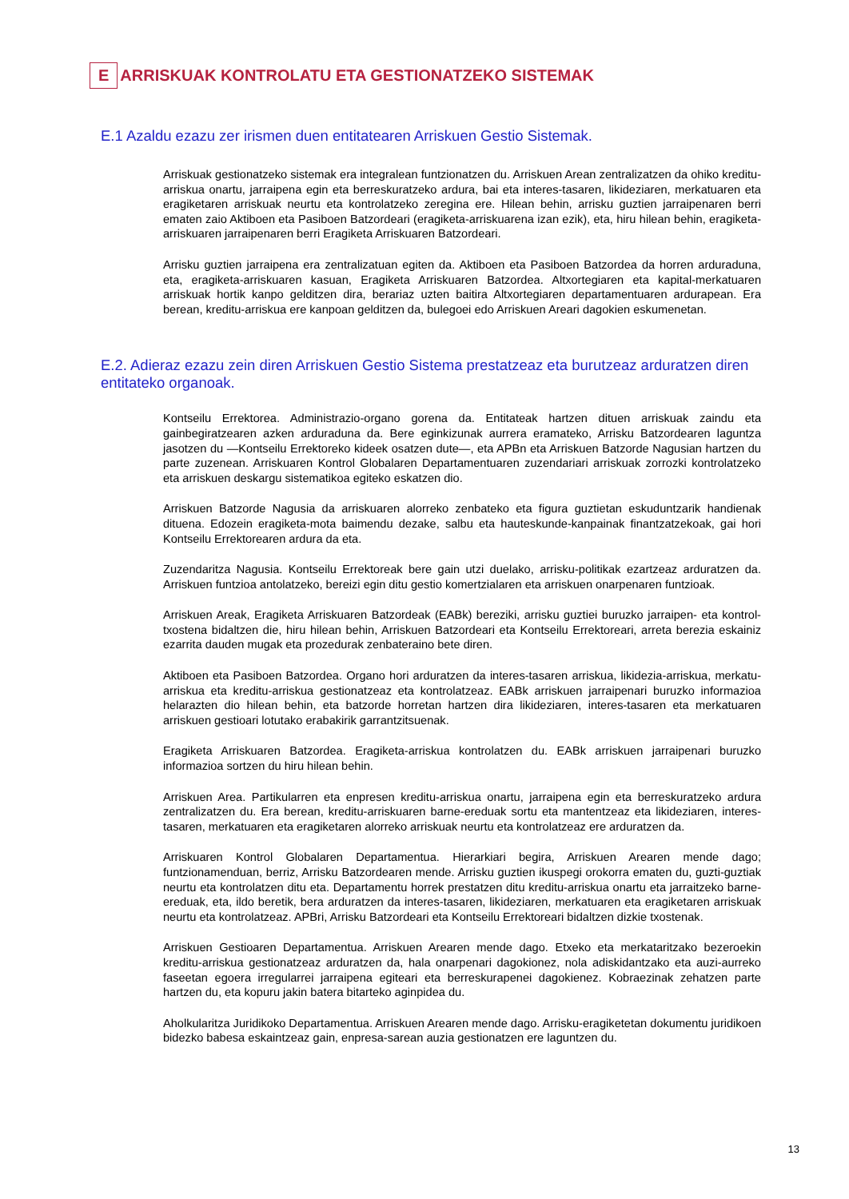E ARRISKUAK KONTROLATU ETA GESTIONATZEKO SISTEMAK
E.1 Azaldu ezazu zer irismen duen entitatearen Arriskuen Gestio Sistemak.
Arriskuak gestionatzeko sistemak era integralean funtzionatzen du. Arriskuen Arean zentralizatzen da ohiko kreditu-arriskua onartu, jarraipena egin eta berreskuratzeko ardura, bai eta interes-tasaren, likideziaren, merkatuaren eta eragiketaren arriskuak neurtu eta kontrolatzeko zeregina ere. Hilean behin, arrisku guztien jarraipenaren berri ematen zaio Aktiboen eta Pasiboen Batzordeari (eragiketa-arriskuarena izan ezik), eta, hiru hilean behin, eragiketa-arriskuaren jarraipenaren berri Eragiketa Arriskuaren Batzordeari.
Arrisku guztien jarraipena era zentralizatuan egiten da. Aktiboen eta Pasiboen Batzordea da horren arduraduna, eta, eragiketa-arriskuaren kasuan, Eragiketa Arriskuaren Batzordea. Altxortegiaren eta kapital-merkatuaren arriskuak hortik kanpo gelditzen dira, berariaz uzten baitira Altxortegiaren departamentuaren ardurapean. Era berean, kreditu-arriskua ere kanpoan gelditzen da, bulegoei edo Arriskuen Areari dagokien eskumenetan.
E.2. Adieraz ezazu zein diren Arriskuen Gestio Sistema prestatzeaz eta burutzeaz arduratzen diren entitateko organoak.
Kontseilu Errektorea. Administrazio-organo gorena da. Entitateak hartzen dituen arriskuak zaindu eta gainbegiratzearen azken arduraduna da. Bere eginkizunak aurrera eramateko, Arrisku Batzordearen laguntza jasotzen du —Kontseilu Errektoreko kideek osatzen dute—, eta APBn eta Arriskuen Batzorde Nagusian hartzen du parte zuzenean. Arriskuaren Kontrol Globalaren Departamentuaren zuzendariari arriskuak zorrozki kontrolatzeko eta arriskuen deskargu sistematikoa egiteko eskatzen dio.
Arriskuen Batzorde Nagusia da arriskuaren alorreko zenbateko eta figura guztietan eskuduntzarik handienak dituena. Edozein eragiketa-mota baimendu dezake, salbu eta hauteskunde-kanpainak finantzatzekoak, gai hori Kontseilu Errektorearen ardura da eta.
Zuzendaritza Nagusia. Kontseilu Errektoreak bere gain utzi duelako, arrisku-politikak ezartzeaz arduratzen da. Arriskuen funtzioa antolatzeko, bereizi egin ditu gestio komertzialaren eta arriskuen onarpenaren funtzioak.
Arriskuen Areak, Eragiketa Arriskuaren Batzordeak (EABk) bereziki, arrisku guztiei buruzko jarraipen- eta kontrol-txostena bidaltzen die, hiru hilean behin, Arriskuen Batzordeari eta Kontseilu Errektoreari, arreta berezia eskainiz ezarrita dauden mugak eta prozedurak zenbateraino bete diren.
Aktiboen eta Pasiboen Batzordea. Organo hori arduratzen da interes-tasaren arriskua, likidezia-arriskua, merkatu-arriskua eta kreditu-arriskua gestionatzeaz eta kontrolatzeaz. EABk arriskuen jarraipenari buruzko informazioa helarazten dio hilean behin, eta batzorde horretan hartzen dira likideziaren, interes-tasaren eta merkatuaren arriskuen gestioari lotutako erabakirik garrantzitsuenak.
Eragiketa Arriskuaren Batzordea. Eragiketa-arriskua kontrolatzen du. EABk arriskuen jarraipenari buruzko informazioa sortzen du hiru hilean behin.
Arriskuen Area. Partikularren eta enpresen kreditu-arriskua onartu, jarraipena egin eta berreskuratzeko ardura zentralizatzen du. Era berean, kreditu-arriskuaren barne-ereduak sortu eta mantentzeaz eta likideziaren, interes-tasaren, merkatuaren eta eragiketaren alorreko arriskuak neurtu eta kontrolatzeaz ere arduratzen da.
Arriskuaren Kontrol Globalaren Departamentua. Hierarkiari begira, Arriskuen Arearen mende dago; funtzionamenduan, berriz, Arrisku Batzordearen mende. Arrisku guztien ikuspegi orokorra ematen du, guzti-guztiak neurtu eta kontrolatzen ditu eta. Departamentu horrek prestatzen ditu kreditu-arriskua onartu eta jarraitzeko barne-ereduak, eta, ildo beretik, bera arduratzen da interes-tasaren, likideziaren, merkatuaren eta eragiketaren arriskuak neurtu eta kontrolatzeaz. APBri, Arrisku Batzordeari eta Kontseilu Errektoreari bidaltzen dizkie txostenak.
Arriskuen Gestioaren Departamentua. Arriskuen Arearen mende dago. Etxeko eta merkataritzako bezeroekin kreditu-arriskua gestionatzeaz arduratzen da, hala onarpenari dagokionez, nola adiskidantzako eta auzi-aurreko faseetan egoera irregularrei jarraipena egiteari eta berreskurapenei dagokienez. Kobraezinak zehatzen parte hartzen du, eta kopuru jakin batera bitarteko aginpidea du.
Aholkularitza Juridikoko Departamentua. Arriskuen Arearen mende dago. Arrisku-eragiketetan dokumentu juridikoen bidezko babesa eskaintzeaz gain, enpresa-sarean auzia gestionatzen ere laguntzen du.
13